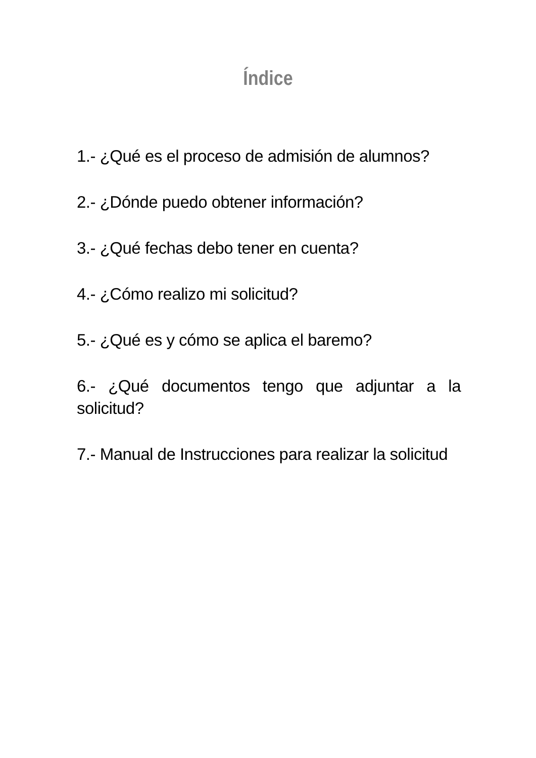Índice
1.- ¿Qué es el proceso de admisión de alumnos?
2.- ¿Dónde puedo obtener información?
3.- ¿Qué fechas debo tener en cuenta?
4.- ¿Cómo realizo mi solicitud?
5.- ¿Qué es y cómo se aplica el baremo?
6.- ¿Qué documentos tengo que adjuntar a la solicitud?
7.- Manual de Instrucciones para realizar la solicitud